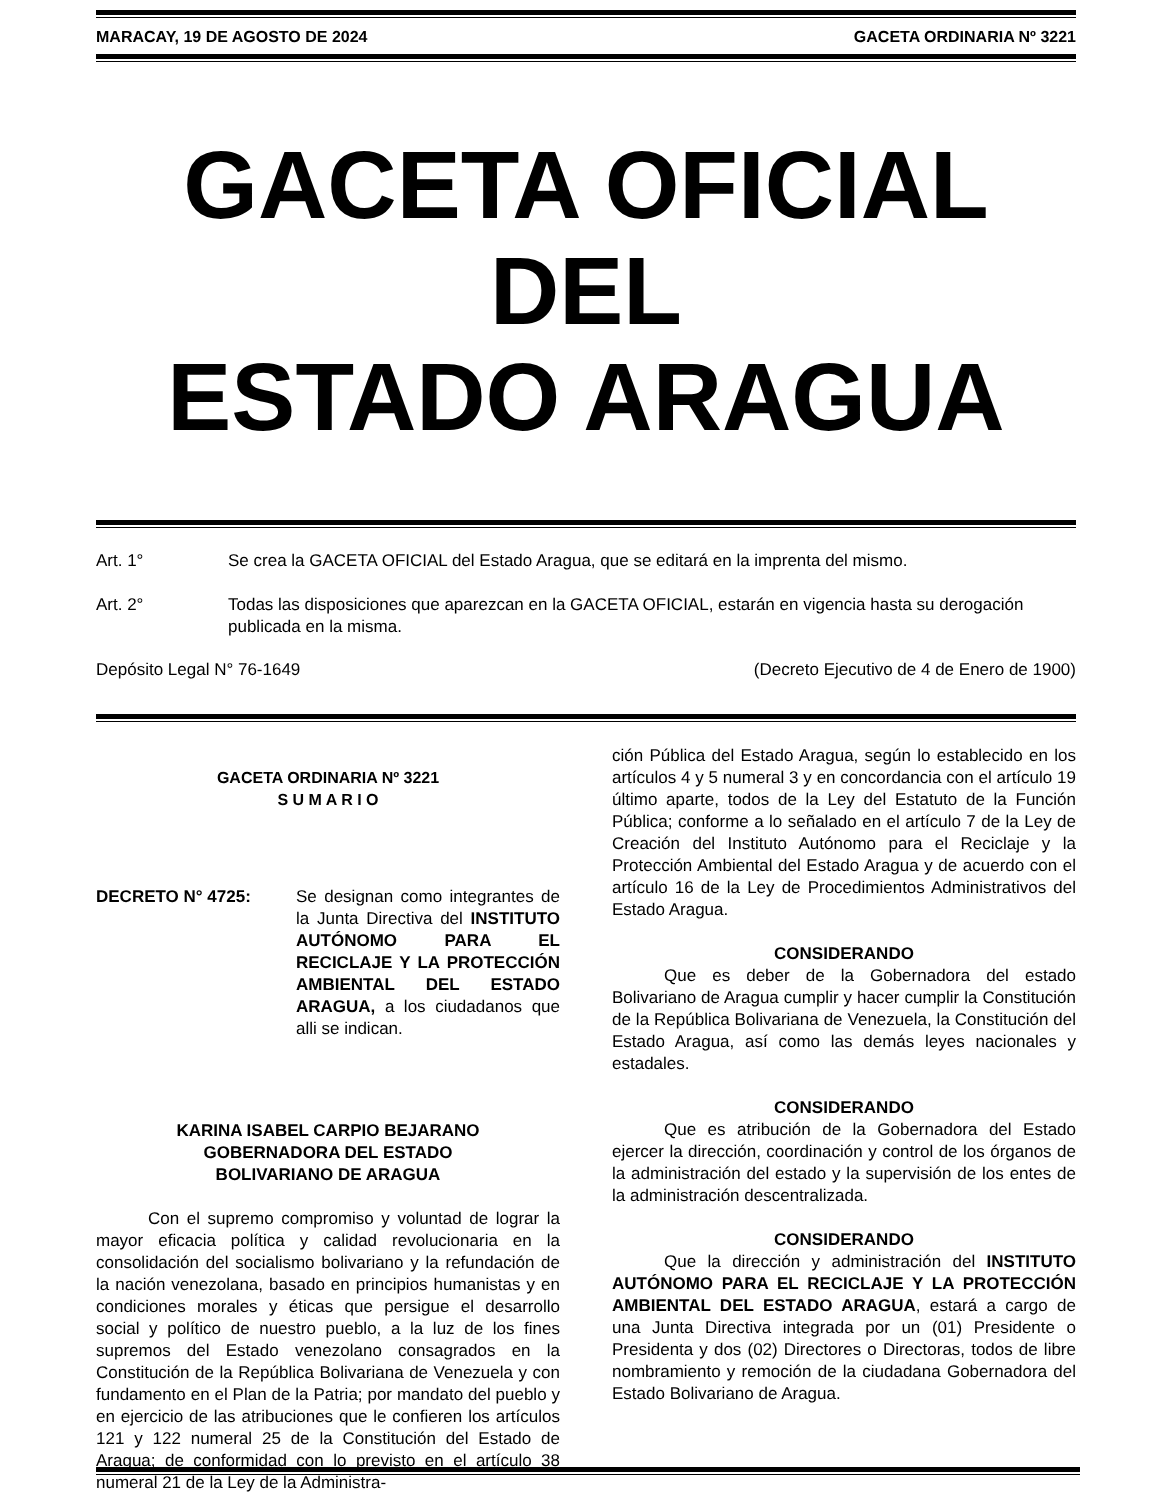MARACAY, 19 DE AGOSTO DE 2024 GACETA ORDINARIA Nº 3221
GACETA OFICIAL
DEL
ESTADO ARAGUA
Art. 1° Se crea la GACETA OFICIAL del Estado Aragua, que se editará en la imprenta del mismo.
Art. 2° Todas las disposiciones que aparezcan en la GACETA OFICIAL, estarán en vigencia hasta su derogación publicada en la misma.
Depósito Legal N° 76-1649 (Decreto Ejecutivo de 4 de Enero de 1900)
GACETA ORDINARIA Nº 3221
S U M A R I O
DECRETO N° 4725: Se designan como integrantes de la Junta Directiva del INSTITUTO AUTÓNOMO PARA EL RECICLAJE Y LA PROTECCIÓN AMBIENTAL DEL ESTADO ARAGUA, a los ciudadanos que alli se indican.
KARINA ISABEL CARPIO BEJARANO
GOBERNADORA DEL ESTADO
BOLIVARIANO DE ARAGUA
Con el supremo compromiso y voluntad de lograr la mayor eficacia política y calidad revolucionaria en la consolidación del socialismo bolivariano y la refundación de la nación venezolana, basado en principios humanistas y en condiciones morales y éticas que persigue el desarrollo social y político de nuestro pueblo, a la luz de los fines supremos del Estado venezolano consagrados en la Constitución de la República Bolivariana de Venezuela y con fundamento en el Plan de la Patria; por mandato del pueblo y en ejercicio de las atribuciones que le confieren los artículos 121 y 122 numeral 25 de la Constitución del Estado de Aragua; de conformidad con lo previsto en el artículo 38 numeral 21 de la Ley de la Administra-
ción Pública del Estado Aragua, según lo establecido en los artículos 4 y 5 numeral 3 y en concordancia con el artículo 19 último aparte, todos de la Ley del Estatuto de la Función Pública; conforme a lo señalado en el artículo 7 de la Ley de Creación del Instituto Autónomo para el Reciclaje y la Protección Ambiental del Estado Aragua y de acuerdo con el artículo 16 de la Ley de Procedimientos Administrativos del Estado Aragua.
CONSIDERANDO
Que es deber de la Gobernadora del estado Bolivariano de Aragua cumplir y hacer cumplir la Constitución de la República Bolivariana de Venezuela, la Constitución del Estado Aragua, así como las demás leyes nacionales y estadales.
CONSIDERANDO
Que es atribución de la Gobernadora del Estado ejercer la dirección, coordinación y control de los órganos de la administración del estado y la supervisión de los entes de la administración descentralizada.
CONSIDERANDO
Que la dirección y administración del INSTITUTO AUTÓNOMO PARA EL RECICLAJE Y LA PROTECCIÓN AMBIENTAL DEL ESTADO ARAGUA, estará a cargo de una Junta Directiva integrada por un (01) Presidente o Presidenta y dos (02) Directores o Directoras, todos de libre nombramiento y remoción de la ciudadana Gobernadora del Estado Bolivariano de Aragua.